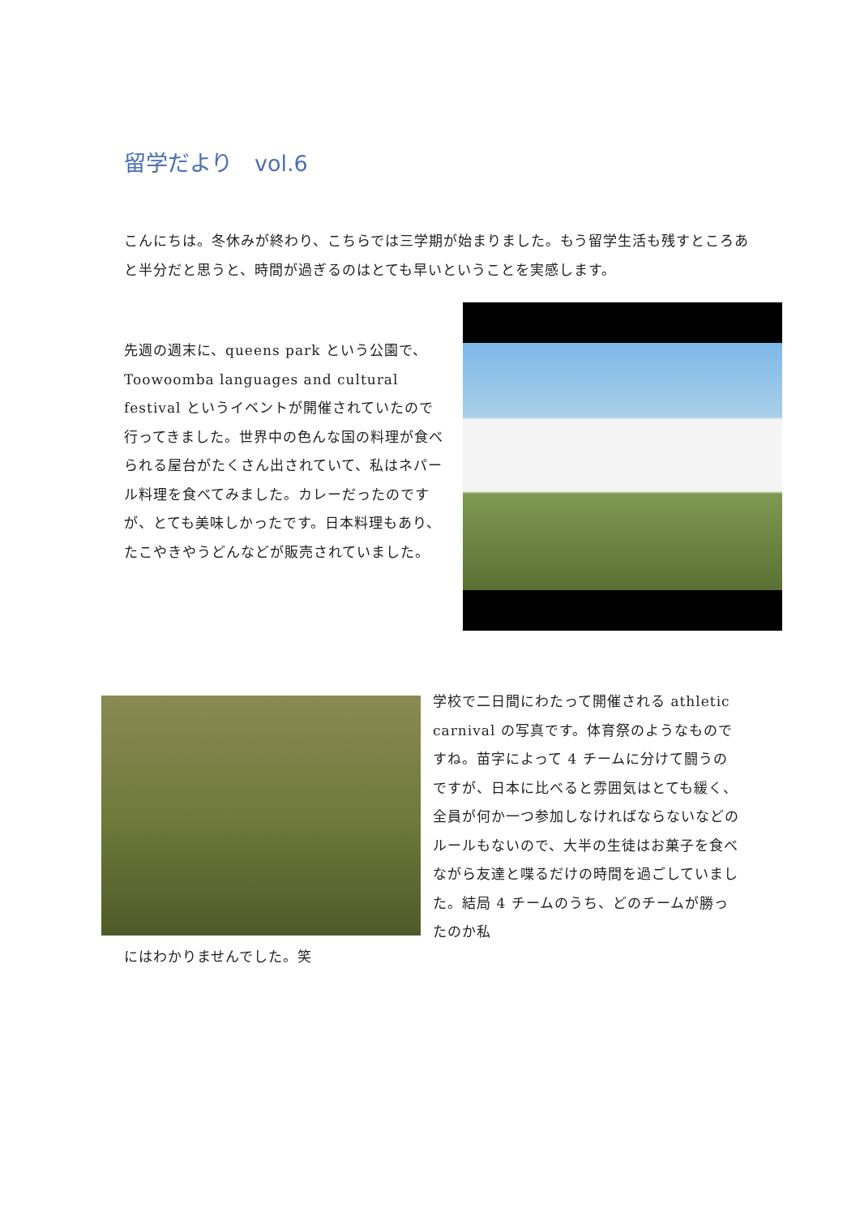留学だより　vol.6
こんにちは。冬休みが終わり、こちらでは三学期が始まりました。もう留学生活も残すところあと半分だと思うと、時間が過ぎるのはとても早いということを実感します。
先週の週末に、queens park という公園で、Toowoomba languages and cultural festival というイベントが開催されていたので行ってきました。世界中の色んな国の料理が食べられる屋台がたくさん出されていて、私はネパール料理を食べてみました。カレーだったのですが、とても美味しかったです。日本料理もあり、たこやきやうどんなどが販売されていました。
学校で二日間にわたって開催される athletic carnival の写真です。体育祭のようなものですね。苗字によって 4 チームに分けて闘うのですが、日本に比べると雰囲気はとても緩く、全員が何か一つ参加しなければならないなどのルールもないので、大半の生徒はお菓子を食べながら友達と喋るだけの時間を過ごしていました。結局 4 チームのうち、どのチームが勝ったのか私
にはわかりませんでした。笑